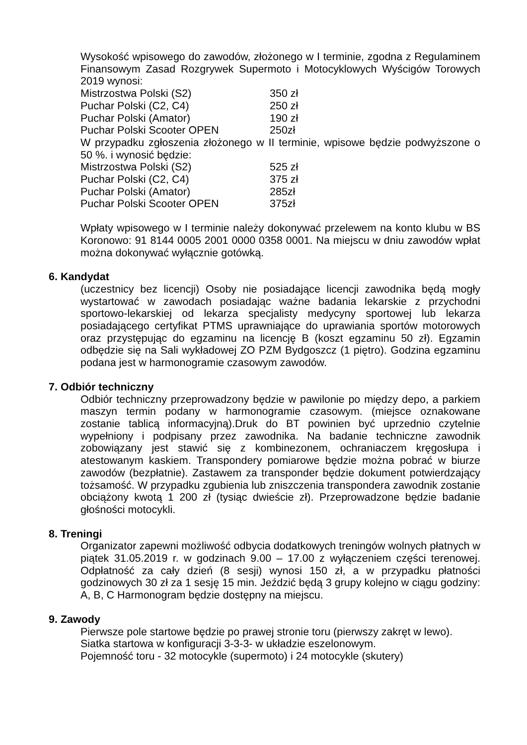Wysokość wpisowego do zawodów, złożonego w I terminie, zgodna z Regulaminem Finansowym Zasad Rozgrywek Supermoto i Motocyklowych Wyścigów Torowych 2019 wynosi:
| Mistrzostwa Polski (S2) | 350 zł |
| Puchar Polski (C2, C4) | 250 zł |
| Puchar Polski (Amator) | 190 zł |
| Puchar Polski Scooter OPEN | 250zł |
W przypadku zgłoszenia złożonego w II terminie, wpisowe będzie podwyższone o 50 %. i wynosić będzie:
| Mistrzostwa Polski (S2) | 525 zł |
| Puchar Polski (C2, C4) | 375 zł |
| Puchar Polski (Amator) | 285zł |
| Puchar Polski Scooter OPEN | 375zł |
Wpłaty wpisowego w I terminie należy dokonywać przelewem na konto klubu w BS Koronowo: 91 8144 0005 2001 0000 0358 0001. Na miejscu w dniu zawodów wpłat można dokonywać wyłącznie gotówką.
6. Kandydat
(uczestnicy bez licencji) Osoby nie posiadające licencji zawodnika będą mogły wystartować w zawodach posiadając ważne badania lekarskie z przychodni sportowo-lekarskiej od lekarza specjalisty medycyny sportowej lub lekarza posiadającego certyfikat PTMS uprawniające do uprawiania sportów motorowych oraz przystępując do egzaminu na licencję B (koszt egzaminu 50 zł). Egzamin odbędzie się na Sali wykładowej ZO PZM Bydgoszcz (1 piętro). Godzina egzaminu podana jest w harmonogramie czasowym zawodów.
7. Odbiór techniczny
Odbiór techniczny przeprowadzony będzie w pawilonie po między depo, a parkiem maszyn termin podany w harmonogramie czasowym. (miejsce oznakowane zostanie tablicą informacyjną).Druk do BT powinien być uprzednio czytelnie wypełniony i podpisany przez zawodnika. Na badanie techniczne zawodnik zobowiązany jest stawić się z kombinezonem, ochraniaczem kręgosłupa i atestowanym kaskiem. Transpondery pomiarowe będzie można pobrać w biurze zawodów (bezpłatnie). Zastawem za transponder będzie dokument potwierdzający tożsamość. W przypadku zgubienia lub zniszczenia transpondera zawodnik zostanie obciążony kwotą 1 200 zł (tysiąc dwieście zł). Przeprowadzone będzie badanie głośności motocykli.
8. Treningi
Organizator zapewni możliwość odbycia dodatkowych treningów wolnych płatnych w piątek 31.05.2019 r. w godzinach 9.00 – 17.00 z wyłączeniem części terenowej. Odpłatność za cały dzień (8 sesji) wynosi 150 zł, a w przypadku płatności godzinowych 30 zł za 1 sesję 15 min. Jeździć będą 3 grupy kolejno w ciągu godziny: A, B, C Harmonogram będzie dostępny na miejscu.
9. Zawody
Pierwsze pole startowe będzie po prawej stronie toru (pierwszy zakręt w lewo).
Siatka startowa w konfiguracji 3-3-3- w układzie eszelonowym.
Pojemność toru - 32 motocykle (supermoto) i 24 motocykle (skutery)